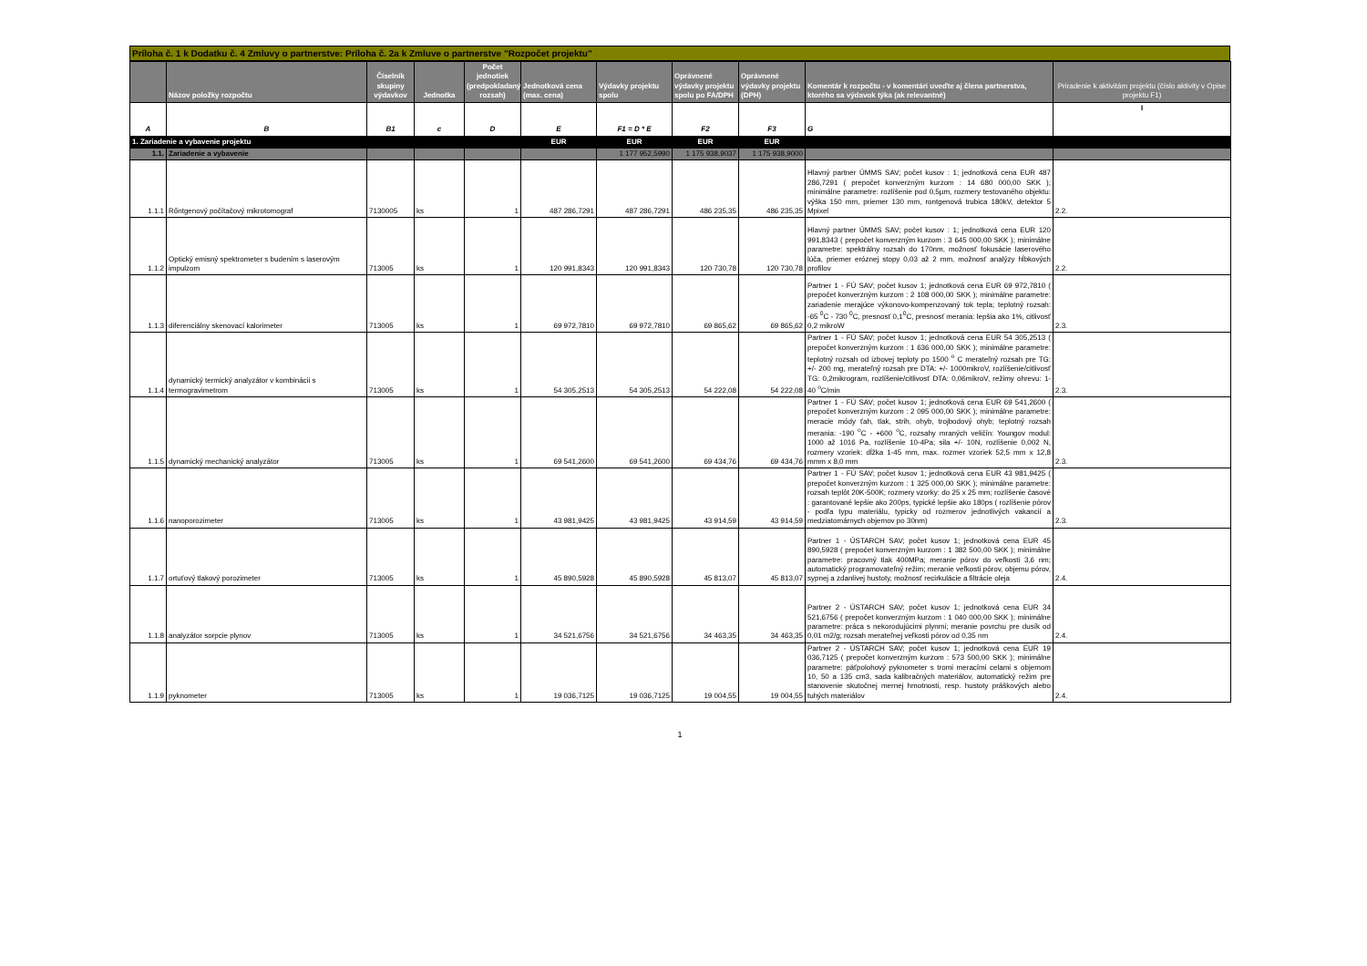Príloha č. 1 k Dodatku č. 4 Zmluvy o partnerstve: Príloha č. 2a k Zmluve o partnerstve "Rozpočet projektu"
| | Názov položky rozpočtu | Číselník skupiny výdavkov | Jednotka | Počet jednotiek (predpokladaný rozsah) | Jednotková cena (max. cena) | Výdavky projektu spolu | Oprávnené výdavky projektu spolu po FA/DPH | Oprávnené výdavky projektu (DPH) | Komentár k rozpočtu - v komentári uveďte aj člena partnerstva, ktorého sa výdavok týka (ak relevantné) | Priradenie k aktivitám projektu (číslo aktivity v Opise projektu F1) |
| --- | --- | --- | --- | --- | --- | --- | --- | --- | --- | --- |
| A | B | B1 | c | D | E | F1 = D * E | F2 | F3 | G | I |
| 1. Zariadenie a vybavenie projektu | | | | | EUR | EUR | EUR | EUR | | |
| 1.1. | Zariadenie a vybavenie | | | | | 1 177 952,5990 | 1 175 938,9037 | 1 175 938,9000 | | |
| 1.1.1 | Rőntgenový počítačový mikrotomograf | 7130005 | ks | 1 | 487 286,7291 | 487 286,7291 | 486 235,35 | 486 235,35 | Hlavný partner ÚMMS SAV; počet kusov : 1; jednotková cena EUR 487 286,7291 ( prepočet konverzným kurzom : 14 680 000,00 SKK ); minimálne parametre: rozlíšenie pod 0,5µm, rozmery testovaného objektu: výška 150 mm, priemer 130 mm, rontgenová trubica 180kV, detektor 5 Mpixel | 2.2. |
| 1.1.2 | Optický emisný spektrometer s budením s laserovým impulzom | 713005 | ks | 1 | 120 991,8343 | 120 991,8343 | 120 730,78 | 120 730,78 | Hlavný partner ÚMMS SAV; počet kusov : 1; jednotková cena EUR 120 991,8343 ( prepočet konverzným kurzom : 3 645 000,00 SKK ); minimálne parametre: spektrálny rozsah do 170nm, možnosť fokusácie laserového lúča, priemer eróznej stopy 0,03 až 2 mm, možnosť analýzy hĺbkových profilov | 2.2. |
| 1.1.3 | diferenciálny skenovací kalorimeter | 713005 | ks | 1 | 69 972,7810 | 69 972,7810 | 69 865,62 | 69 865,62 | Partner 1 - FÚ SAV; počet kusov 1; jednotková cena EUR 69 972,7810 ( prepočet konverzným kurzom : 2 108 000,00 SKK ); minimálne parametre: zariadenie merajúce výkonovo-kompenzovaný tok tepla; teplotný rozsah: -65 <sup>0</sup>C - 730 <sup>0</sup>C, presnosť 0,1<sup>0</sup>C, presnosť merania: lepšia ako 1%, citlivosť 0,2 mikroW | 2.3. |
| 1.1.4 | dynamický termický analyzátor v kombinácii s termogravimetrom | 713005 | ks | 1 | 54 305,2513 | 54 305,2513 | 54 222,08 | 54 222,08 | Partner 1 - FÚ SAV; počet kusov 1; jednotková cena EUR 54 305,2513 ( prepočet konverzným kurzom : 1 636 000,00 SKK ); minimálne parametre: teplotný rozsah od izbovej teploty po 1500 <sup>o</sup> C merateľný rozsah pre TG: +/- 200 mg, merateľný rozsah pre DTA: +/- 1000mikroV, rozlíšenie/citlivosť TG: 0,2mikrogram, rozlíšenie/citlivosť DTA: 0,06mikroV, režimy ohrevu: 1-40 <sup>o</sup>C/min | 2.3. |
| 1.1.5 | dynamický mechanický analyzátor | 713005 | ks | 1 | 69 541,2600 | 69 541,2600 | 69 434,76 | 69 434,76 | Partner 1 - FÚ SAV; počet kusov 1; jednotková cena EUR 69 541,2600 ( prepočet konverzným kurzom : 2 095 000,00 SKK ); minimálne parametre: meracie módy ťah, tlak, strih, ohyb, trojbodový ohyb; teplotný rozsah merania: -190 <sup>o</sup>C - +600 <sup>o</sup>C, rozsahy mraných veličín: Youngov modul: 1000 až 1016 Pa, rozlíšenie 10-4Pa; sila +/- 10N, rozlíšenie 0,002 N, rozmery vzoriek: dĺžka 1-45 mm, max. rozmer vzoriek 52,5 mm x 12,8 mmm x 8,0 mm | 2.3. |
| 1.1.6 | nanoporozimeter | 713005 | ks | 1 | 43 981,9425 | 43 981,9425 | 43 914,59 | 43 914,59 | Partner 1 - FÚ SAV; počet kusov 1; jednotková cena EUR 43 981,9425 ( prepočet konverzným kurzom : 1 325 000,00 SKK ); minimálne parametre: rozsah teplôt 20K-500K; rozmery vzorky: do 25 x 25 mm; rozlíšenie časové : garantované lepšie ako 200ps, typické lepšie ako 180ps ( rozlíšenie pórov - podľa typu materiálu, typicky od rozmerov jednotlivých vakancií a medziatomárnych objemov po 30nm) | 2.3. |
| 1.1.7 | ortuťový tlakový porozimeter | 713005 | ks | 1 | 45 890,5928 | 45 890,5928 | 45 813,07 | 45 813,07 | Partner 1 - ÚSTARCH SAV; počet kusov 1; jednotková cena EUR 45 890,5928 ( prepočet konverzným kurzom : 1 382 500,00 SKK ); minimálne parametre: pracovný tlak 400MPa; meranie pórov do veľkosti 3,6 nm; automatický programovateľný režim; meranie veľkosti pórov, objemu pórov, sypnej a zdanlivej hustoty, možnosť recirkulácie a filtrácie oleja | 2.4. |
| 1.1.8 | analyzátor sorpcie plynov | 713005 | ks | 1 | 34 521,6756 | 34 521,6756 | 34 463,35 | 34 463,35 | Partner 2 - ÚSTARCH SAV; počet kusov 1; jednotková cena EUR 34 521,6756 ( prepočet konverzným kurzom : 1 040 000,00 SKK ); minimálne parametre: práca s nekorodujúcimi plynmi; meranie povrchu pre dusík od 0,01 m2/g; rozsah merateľnej veľkosti pórov od 0,35 nm | 2.4. |
| 1.1.9 | pyknometer | 713005 | ks | 1 | 19 036,7125 | 19 036,7125 | 19 004,55 | 19 004,55 | Partner 2 - ÚSTARCH SAV; počet kusov 1; jednotková cena EUR 19 036,7125 ( prepočet konverzným kurzom : 573 500,00 SKK ); minimálne parametre: päťpolohový pyknometer s tromi meracími celami s objemom 10, 50 a 135 cm3, sada kalibračných materiálov, automatický režim pre stanovenie skutočnej mernej hmotnosti, resp. hustoty práškových alebo tuhých materiálov | 2.4. |
1